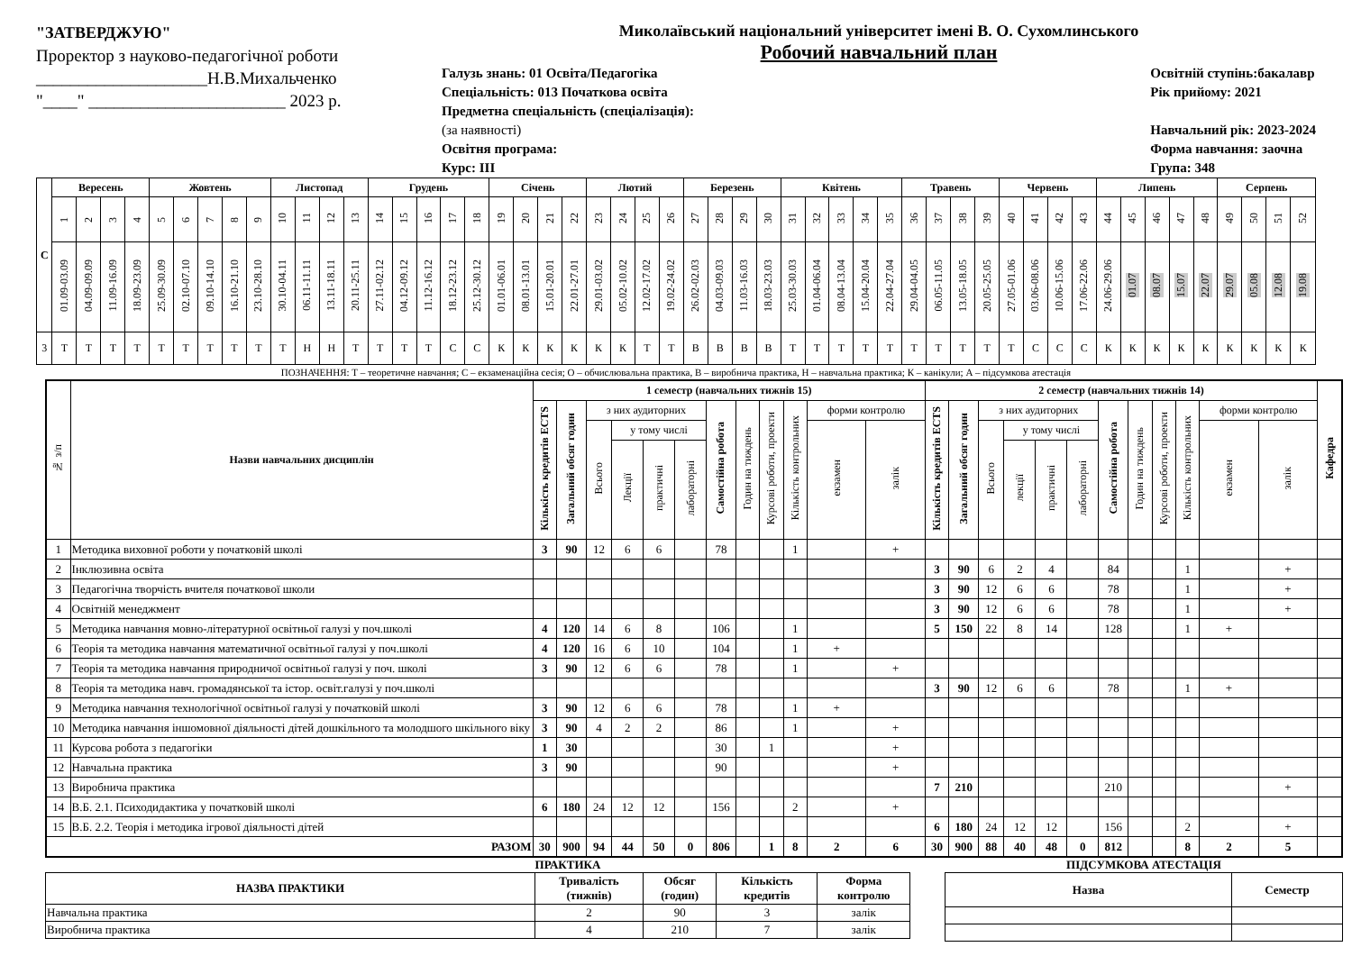"ЗАТВЕРДЖУЮ"
Проректор з науково-педагогічної роботи
____________________Н.В.Михальченко
"____" _______________________ 2023 р.
Миколаївський національний університет імені В. О. Сухомлинського
Робочий навчальний план
Галузь знань: 01 Освіта/Педагогіка
Спеціальність: 013 Початкова освіта
Предметна спеціальність (спеціалізація):
(за наявності)
Освітня програма:
Курс: ІІІ
Освітній ступінь:бакалавр
Рік прийому: 2021
Навчальний рік: 2023-2024
Форма навчання: заочна
Група: 348
| С | Вересень | | | | Жовтень | | | | | Листопад | | | | Грудень | | | | | Січень | | | | Лютий | | | | Березень | | | | Квітень | | | | | Травень | | | | Червень | | | | Липень | | | | | Серпень | | | |
| | 1 | 2 | 3 | 4 | 5 | 6 | 7 | 8 | 9 | 10 | 11 | 12 | 13 | 14 | 15 | 16 | 17 | 18 | 19 | 20 | 21 | 22 | 23 | 24 | 25 | 26 | 27 | 28 | 29 | 30 | 31 | 32 | 33 | 34 | 35 | 36 | 37 | 38 | 39 | 40 | 41 | 42 | 43 | 44 | 45 | 46 | 47 | 48 | 49 | 50 | 51 | 52 |
| | 01.09-03.09 | 04.09-09.09 | 11.09-16.09 | 18.09-23.09 | 25.09-30.09 | 02.10-07.10 | 09.10-14.10 | 16.10-21.10 | 23.10-28.10 | 30.10-04.11 | 06.11-11.11 | 13.11-18.11 | 20.11-25.11 | 27.11-02.12 | 04.12-09.12 | 11.12-16.12 | 18.12-23.12 | 25.12-30.12 | 01.01-06.01 | 08.01-13.01 | 15.01-20.01 | 22.01-27.01 | 29.01-03.02 | 05.02-10.02 | 12.02-17.02 | 19.02-24.02 | 26.02-02.03 | 04.03-09.03 | 11.03-16.03 | 18.03-23.03 | 25.03-30.03 | 01.04-06.04 | 08.04-13.04 | 15.04-20.04 | 22.04-27.04 | 29.04-04.05 | 06.05-11.05 | 13.05-18.05 | 20.05-25.05 | 27.05-01.06 | 03.06-08.06 | 10.06-15.06 | 17.06-22.06 | 24.06-29.06 | 01.07 | 08.07 | 15.07 | 22.07 | 29.07 | 05.08 | 12.08 | 19.08 |
| 3 | Т | Т | Т | Т | Т | Т | Т | Т | Т | Т | Н | Н | Т | Т | Т | Т | С | С | К | К | К | К | К | К | Т | Т | В | В | В | В | Т | Т | Т | Т | Т | Т | Т | Т | Т | Т | С | С | С | К | К | К | К | К | К | К | К | К |
ПОЗНАЧЕННЯ: Т – теоретичне навчання; С – екзаменаційна сесія; О – обчислювальна практика, В – виробнича практика, Н – навчальна практика; К – канікули; А – підсумкова атестація
| № з/п | Назви навчальних дисциплін | 1 семестр (навчальних тижнів 15) | | | | | | | | | | | | 2 семестр (навчальних тижнів 14) | | | | | | | | | | | | Кафедра |
| --- | --- | --- | --- | --- | --- | --- | --- | --- | --- | --- | --- | --- | --- | --- | --- | --- | --- | --- | --- | --- | --- | --- | --- | --- | --- | --- |
| | | Кількість кредитів ECTS | Загальний обсяг годин | з них аудиторних | | | | Самостійна робота | Годин на тиждень | Курсові роботи, проекти | Кількість контрольних | форми контролю | | Кількість кредитів ECTS | Загальний обсяг годин | з них аудиторних | | | | Самостійна робота | Годин на тиждень | Курсові роботи, проекти | Кількість контрольних | форми контролю | | |
| | | | | Всього | у тому числі | | | | | | | екзамен | залік | | | Всього | у тому числі | | | | | | | екзамен | залік | |
| | | | | | Лекції | практичні | лабораторні | | | | | | | | | | лекції | практичні | лабораторні | | | | | | | |
| 1 | Методика виховної роботи у початковій школі | 3 | 90 | 12 | 6 | 6 | | 78 | | | 1 | | + | | | | | | | | | | | | | |
| 2 | Інклюзивна освіта | | | | | | | | | | | | | 3 | 90 | 6 | 2 | 4 | | 84 | | | 1 | | + | |
| 3 | Педагогічна творчість вчителя початкової школи | | | | | | | | | | | | | 3 | 90 | 12 | 6 | 6 | | 78 | | | 1 | | + | |
| 4 | Освітній менеджмент | | | | | | | | | | | | | 3 | 90 | 12 | 6 | 6 | | 78 | | | 1 | | + | |
| 5 | Методика навчання мовно-літературної освітньої галузі у поч.школі | 4 | 120 | 14 | 6 | 8 | | 106 | | | 1 | | | 5 | 150 | 22 | 8 | 14 | | 128 | | | 1 | + | | |
| 6 | Теорія та методика навчання математичної освітньої галузі у поч.школі | 4 | 120 | 16 | 6 | 10 | | 104 | | | 1 | + | | | | | | | | | | | | | | |
| 7 | Теорія та методика навчання природничої освітньої галузі у поч. школі | 3 | 90 | 12 | 6 | 6 | | 78 | | | 1 | | + | | | | | | | | | | | | | |
| 8 | Теорія та методика навч. громадянської та істор. освіт.галузі у поч.школі | | | | | | | | | | | | | 3 | 90 | 12 | 6 | 6 | | 78 | | | 1 | + | | |
| 9 | Методика навчання технологічної освітньої галузі у початковій школі | 3 | 90 | 12 | 6 | 6 | | 78 | | | 1 | + | | | | | | | | | | | | | | |
| 10 | Методика навчання іншомовної діяльності дітей дошкільного та молодшого шкільного віку | 3 | 90 | 4 | 2 | 2 | | 86 | | | 1 | | + | | | | | | | | | | | | | |
| 11 | Курсова робота з педагогіки | 1 | 30 | | | | | 30 | | 1 | | | + | | | | | | | | | | | | | |
| 12 | Навчальна практика | 3 | 90 | | | | | 90 | | | | | + | | | | | | | | | | | | | |
| 13 | Виробнича практика | | | | | | | | | | | | | 7 | 210 | | | | | 210 | | | | | + | |
| 14 | В.Б. 2.1. Психодидактика у початковій школі | 6 | 180 | 24 | 12 | 12 | | 156 | | | 2 | | + | | | | | | | | | | | | | |
| 15 | В.Б. 2.2. Теорія і методика ігрової діяльності дітей | | | | | | | | | | | | | 6 | 180 | 24 | 12 | 12 | | 156 | | | 2 | | + | |
| РАЗОМ | | 30 | 900 | 94 | 44 | 50 | 0 | 806 | | 1 | 8 | 2 | 6 | 30 | 900 | 88 | 40 | 48 | 0 | 812 | | | 8 | 2 | 5 | |
ПРАКТИКА
| НАЗВА ПРАКТИКИ | Тривалість (тижнів) | Обсяг (годин) | Кількість кредитів | Форма контролю |
| --- | --- | --- | --- | --- |
| Навчальна практика | 2 | 90 | 3 | залік |
| Виробнича практика | 4 | 210 | 7 | залік |
ПІДСУМКОВА АТЕСТАЦІЯ
| Назва | Семестр |
| --- | --- |